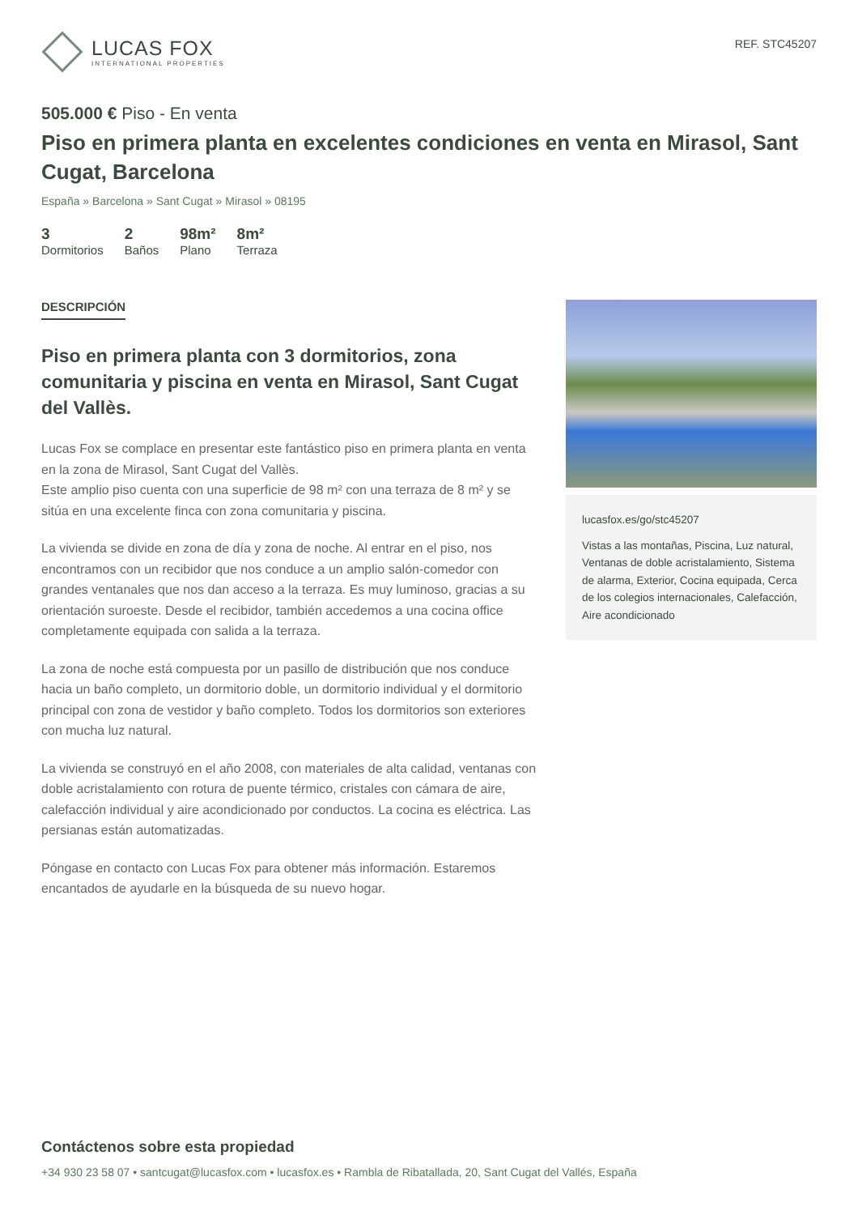LUCAS FOX
INTERNATIONAL PROPERTIES
REF. STC45207
505.000 € Piso - En venta
Piso en primera planta en excelentes condiciones en venta en Mirasol, Sant Cugat, Barcelona
España » Barcelona » Sant Cugat » Mirasol » 08195
3
Dormitorios
2
Baños
98m²
Plano
8m²
Terraza
DESCRIPCIÓN
Piso en primera planta con 3 dormitorios, zona comunitaria y piscina en venta en Mirasol, Sant Cugat del Vallès.
Lucas Fox se complace en presentar este fantástico piso en primera planta en venta en la zona de Mirasol, Sant Cugat del Vallès.
Este amplio piso cuenta con una superficie de 98 m² con una terraza de 8 m² y se sitúa en una excelente finca con zona comunitaria y piscina.
La vivienda se divide en zona de día y zona de noche. Al entrar en el piso, nos encontramos con un recibidor que nos conduce a un amplio salón-comedor con grandes ventanales que nos dan acceso a la terraza. Es muy luminoso, gracias a su orientación suroeste. Desde el recibidor, también accedemos a una cocina office completamente equipada con salida a la terraza.
La zona de noche está compuesta por un pasillo de distribución que nos conduce hacia un baño completo, un dormitorio doble, un dormitorio individual y el dormitorio principal con zona de vestidor y baño completo. Todos los dormitorios son exteriores con mucha luz natural.
La vivienda se construyó en el año 2008, con materiales de alta calidad, ventanas con doble acristalamiento con rotura de puente térmico, cristales con cámara de aire, calefacción individual y aire acondicionado por conductos. La cocina es eléctrica. Las persianas están automatizadas.
Póngase en contacto con Lucas Fox para obtener más información. Estaremos encantados de ayudarle en la búsqueda de su nuevo hogar.
lucasfox.es/go/stc45207
Vistas a las montañas, Piscina, Luz natural, Ventanas de doble acristalamiento, Sistema de alarma, Exterior, Cocina equipada, Cerca de los colegios internacionales, Calefacción, Aire acondicionado
Contáctenos sobre esta propiedad
+34 930 23 58 07 • santcugat@lucasfox.com • lucasfox.es • Rambla de Ribatallada, 20, Sant Cugat del Vallés, España